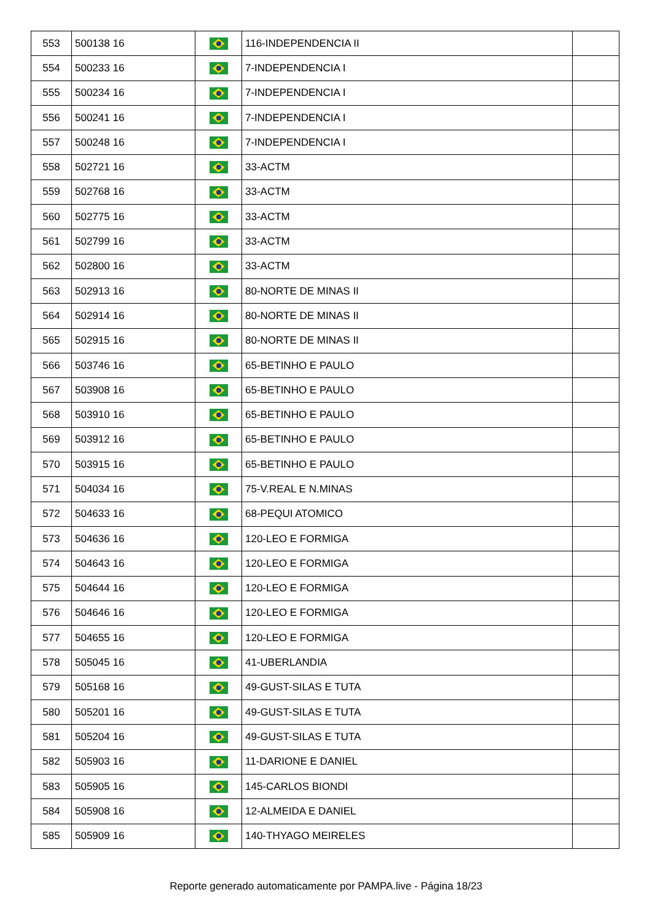| 553 | 500138 16 | | 116-INDEPENDENCIA II | |
| 554 | 500233 16 | | 7-INDEPENDENCIA I | |
| 555 | 500234 16 | | 7-INDEPENDENCIA I | |
| 556 | 500241 16 | | 7-INDEPENDENCIA I | |
| 557 | 500248 16 | | 7-INDEPENDENCIA I | |
| 558 | 502721 16 | | 33-ACTM | |
| 559 | 502768 16 | | 33-ACTM | |
| 560 | 502775 16 | | 33-ACTM | |
| 561 | 502799 16 | | 33-ACTM | |
| 562 | 502800 16 | | 33-ACTM | |
| 563 | 502913 16 | | 80-NORTE DE MINAS II | |
| 564 | 502914 16 | | 80-NORTE DE MINAS II | |
| 565 | 502915 16 | | 80-NORTE DE MINAS II | |
| 566 | 503746 16 | | 65-BETINHO E PAULO | |
| 567 | 503908 16 | | 65-BETINHO E PAULO | |
| 568 | 503910 16 | | 65-BETINHO E PAULO | |
| 569 | 503912 16 | | 65-BETINHO E PAULO | |
| 570 | 503915 16 | | 65-BETINHO E PAULO | |
| 571 | 504034 16 | | 75-V.REAL E N.MINAS | |
| 572 | 504633 16 | | 68-PEQUI ATOMICO | |
| 573 | 504636 16 | | 120-LEO E FORMIGA | |
| 574 | 504643 16 | | 120-LEO E FORMIGA | |
| 575 | 504644 16 | | 120-LEO E FORMIGA | |
| 576 | 504646 16 | | 120-LEO E FORMIGA | |
| 577 | 504655 16 | | 120-LEO E FORMIGA | |
| 578 | 505045 16 | | 41-UBERLANDIA | |
| 579 | 505168 16 | | 49-GUST-SILAS E TUTA | |
| 580 | 505201 16 | | 49-GUST-SILAS E TUTA | |
| 581 | 505204 16 | | 49-GUST-SILAS E TUTA | |
| 582 | 505903 16 | | 11-DARIONE E DANIEL | |
| 583 | 505905 16 | | 145-CARLOS BIONDI | |
| 584 | 505908 16 | | 12-ALMEIDA E DANIEL | |
| 585 | 505909 16 | | 140-THYAGO MEIRELES | |
Reporte generado automaticamente por PAMPA.live - Página 18/23